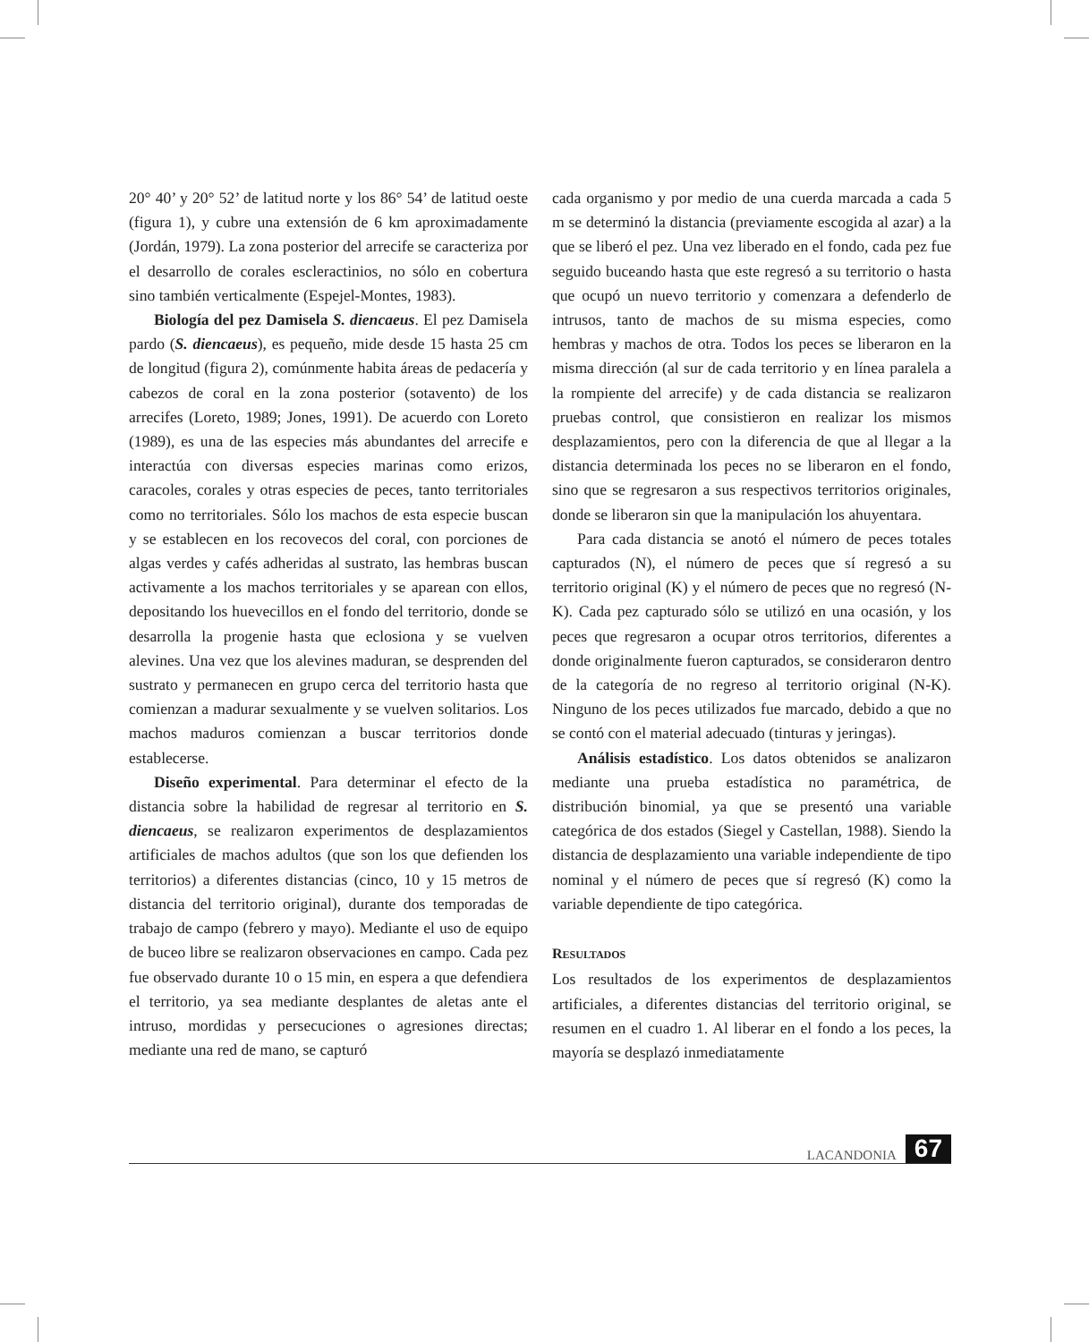20° 40’ y 20° 52’ de latitud norte y los 86° 54’ de latitud oeste (figura 1), y cubre una extensión de 6 km aproximadamente (Jordán, 1979). La zona posterior del arrecife se caracteriza por el desarrollo de corales escleractinios, no sólo en cobertura sino también verticalmente (Espejel-Montes, 1983).
Biología del pez Damisela S. diencaeus. El pez Damisela pardo (S. diencaeus), es pequeño, mide desde 15 hasta 25 cm de longitud (figura 2), comúnmente habita áreas de pedacería y cabezos de coral en la zona posterior (sotavento) de los arrecifes (Loreto, 1989; Jones, 1991). De acuerdo con Loreto (1989), es una de las especies más abundantes del arrecife e interactúa con diversas especies marinas como erizos, caracoles, corales y otras especies de peces, tanto territoriales como no territoriales. Sólo los machos de esta especie buscan y se establecen en los recovecos del coral, con porciones de algas verdes y cafés adheridas al sustrato, las hembras buscan activamente a los machos territoriales y se aparean con ellos, depositando los huevecillos en el fondo del territorio, donde se desarrolla la progenie hasta que eclosiona y se vuelven alevines. Una vez que los alevines maduran, se desprenden del sustrato y permanecen en grupo cerca del territorio hasta que comienzan a madurar sexualmente y se vuelven solitarios. Los machos maduros comienzan a buscar territorios donde establecerse.
Diseño experimental. Para determinar el efecto de la distancia sobre la habilidad de regresar al territorio en S. diencaeus, se realizaron experimentos de desplazamientos artificiales de machos adultos (que son los que defienden los territorios) a diferentes distancias (cinco, 10 y 15 metros de distancia del territorio original), durante dos temporadas de trabajo de campo (febrero y mayo). Mediante el uso de equipo de buceo libre se realizaron observaciones en campo. Cada pez fue observado durante 10 o 15 min, en espera a que defendiera el territorio, ya sea mediante desplantes de aletas ante el intruso, mordidas y persecuciones o agresiones directas; mediante una red de mano, se capturó
cada organismo y por medio de una cuerda marcada a cada 5 m se determinó la distancia (previamente escogida al azar) a la que se liberó el pez. Una vez liberado en el fondo, cada pez fue seguido buceando hasta que este regresó a su territorio o hasta que ocupó un nuevo territorio y comenzara a defenderlo de intrusos, tanto de machos de su misma especies, como hembras y machos de otra. Todos los peces se liberaron en la misma dirección (al sur de cada territorio y en línea paralela a la rompiente del arrecife) y de cada distancia se realizaron pruebas control, que consistieron en realizar los mismos desplazamientos, pero con la diferencia de que al llegar a la distancia determinada los peces no se liberaron en el fondo, sino que se regresaron a sus respectivos territorios originales, donde se liberaron sin que la manipulación los ahuyentara.
Para cada distancia se anotó el número de peces totales capturados (N), el número de peces que sí regresó a su territorio original (K) y el número de peces que no regresó (N-K). Cada pez capturado sólo se utilizó en una ocasión, y los peces que regresaron a ocupar otros territorios, diferentes a donde originalmente fueron capturados, se consideraron dentro de la categoría de no regreso al territorio original (N-K). Ninguno de los peces utilizados fue marcado, debido a que no se contó con el material adecuado (tinturas y jeringas).
Análisis estadístico. Los datos obtenidos se analizaron mediante una prueba estadística no paramétrica, de distribución binomial, ya que se presentó una variable categórica de dos estados (Siegel y Castellan, 1988). Siendo la distancia de desplazamiento una variable independiente de tipo nominal y el número de peces que sí regresó (K) como la variable dependiente de tipo categórica.
RESULTADOS
Los resultados de los experimentos de desplazamientos artificiales, a diferentes distancias del territorio original, se resumen en el cuadro 1. Al liberar en el fondo a los peces, la mayoría se desplazó inmediatamente
LACANDONIA 67